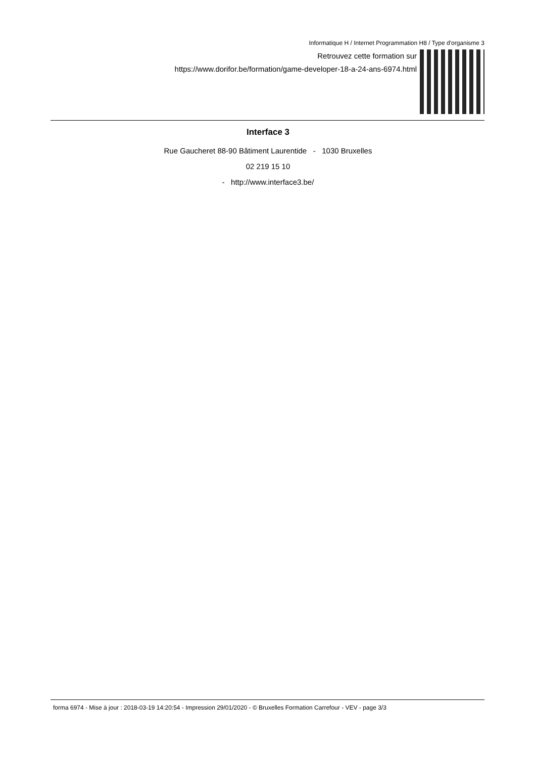Informatique H / Internet Programmation H8 / Type d'organisme 3
Retrouvez cette formation sur
https://www.dorifor.be/formation/game-developer-18-a-24-ans-6974.html
Interface 3
Rue Gaucheret 88-90 Bâtiment Laurentide - 1030 Bruxelles
02 219 15 10
- http://www.interface3.be/
forma 6974 - Mise à jour : 2018-03-19 14:20:54 - Impression 29/01/2020 - © Bruxelles Formation Carrefour - VEV - page 3/3